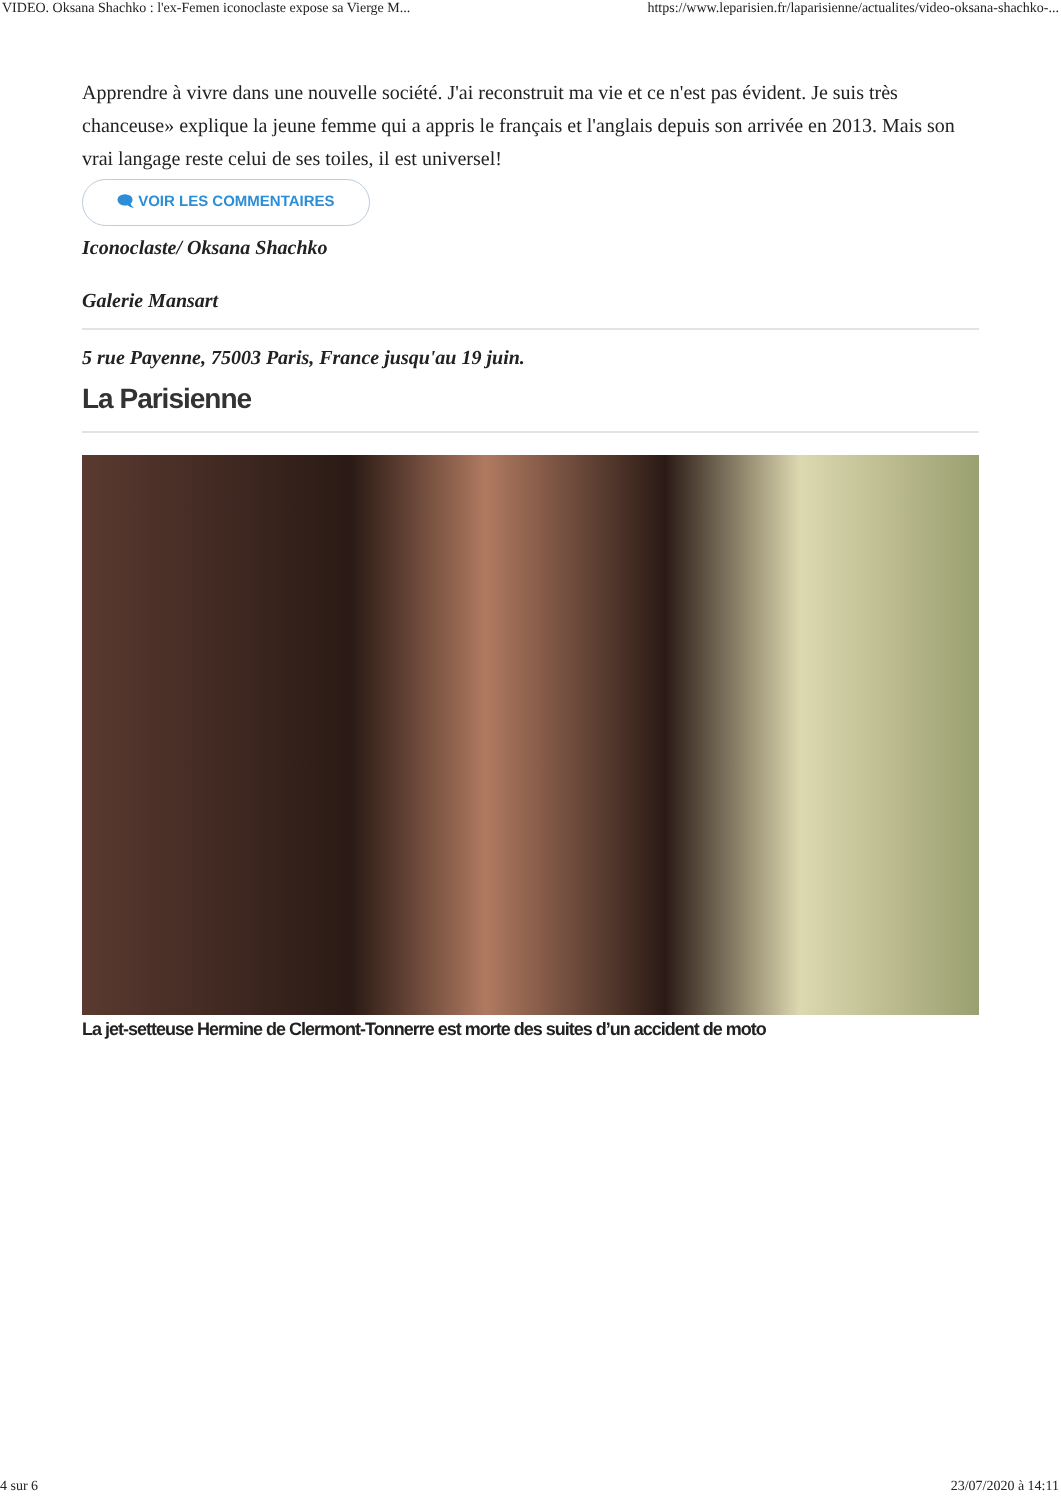VIDEO. Oksana Shachko : l'ex-Femen iconoclaste expose sa Vierge M... https://www.leparisien.fr/laparisienne/actualites/video-oksana-shachko-...
Apprendre à vivre dans une nouvelle société. J'ai reconstruit ma vie et ce n'est pas évident. Je suis très chanceuse» explique la jeune femme qui a appris le français et l'anglais depuis son arrivée en 2013. Mais son vrai langage reste celui de ses toiles, il est universel!
🗨 VOIR LES COMMENTAIRES
Iconoclaste/ Oksana Shachko
Galerie Mansart
5 rue Payenne, 75003 Paris, France jusqu'au 19 juin.
La Parisienne
La jet-setteuse Hermine de Clermont-Tonnerre est morte des suites d’un accident de moto
4 sur 6 23/07/2020 à 14:11